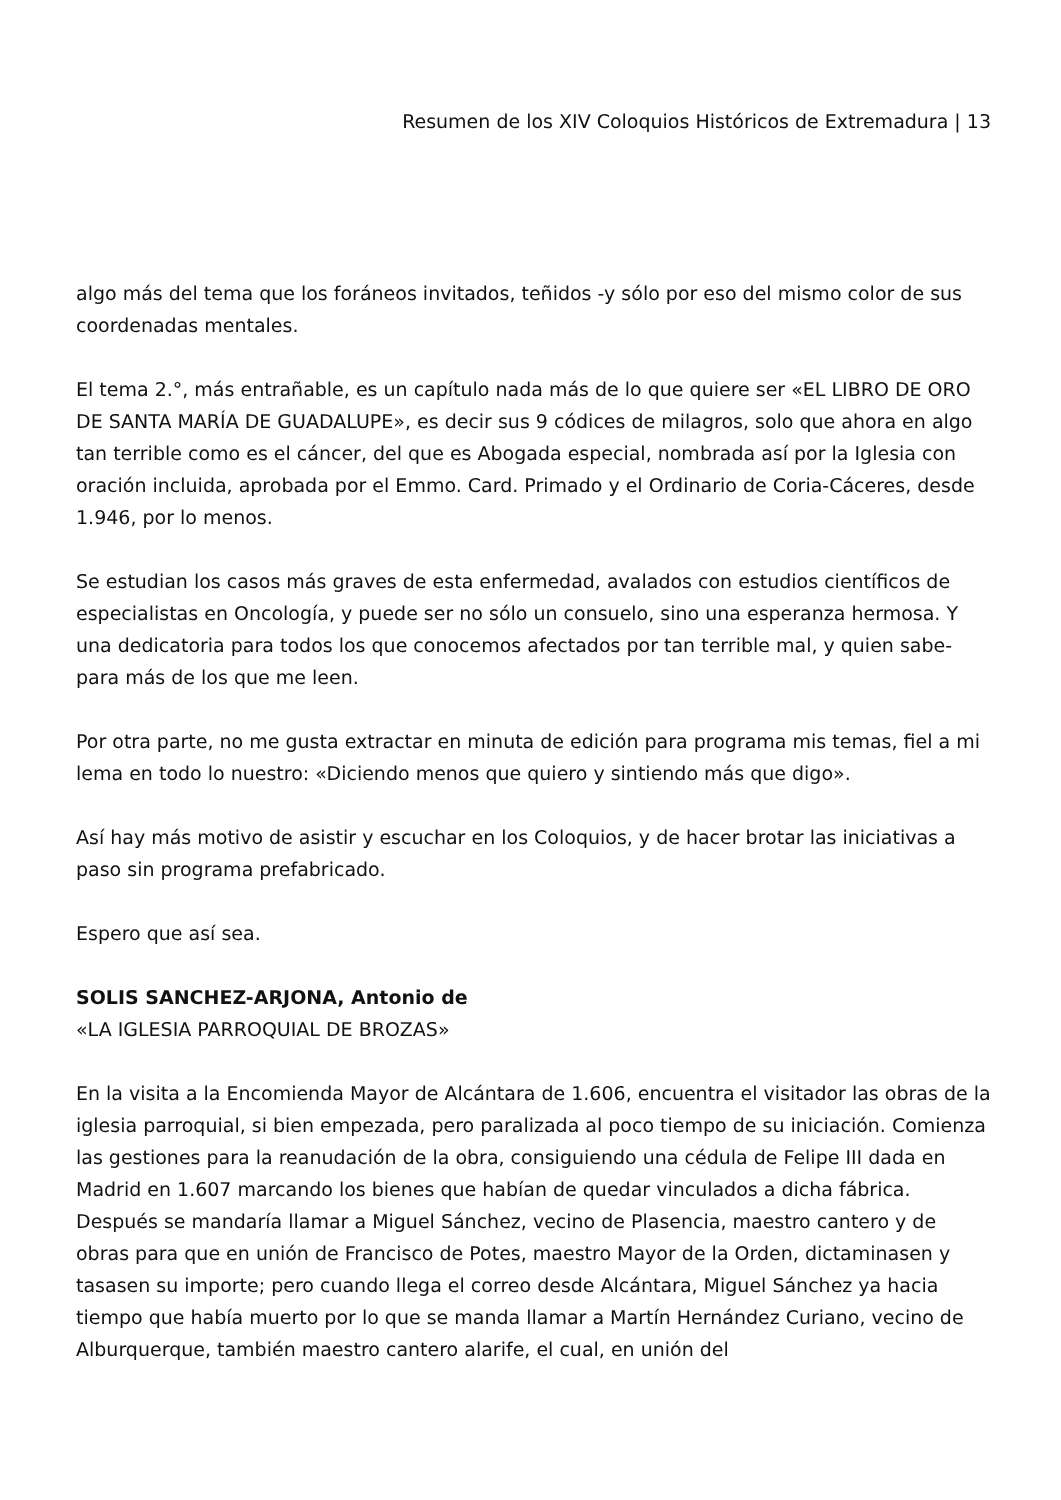Resumen de los XIV Coloquios Históricos de Extremadura | 13
algo más del tema que los foráneos invitados, teñidos -y sólo por eso del mismo color de sus coordenadas mentales.
El tema 2.°, más entrañable, es un capítulo nada más de lo que quiere ser «EL LIBRO DE ORO DE SANTA MARÍA DE GUADALUPE», es decir sus 9 códices de milagros, solo que ahora en algo tan terrible como es el cáncer, del que es Abogada especial, nombrada así por la Iglesia con oración incluida, aprobada por el Emmo. Card. Primado y el Ordinario de Coria-Cáceres, desde 1.946, por lo menos.
Se estudian los casos más graves de esta enfermedad, avalados con estudios científicos de especialistas en Oncología, y puede ser no sólo un consuelo, sino una esperanza hermosa. Y una dedicatoria para todos los que conocemos afectados por tan terrible mal, y quien sabe-para más de los que me leen.
Por otra parte, no me gusta extractar en minuta de edición para programa mis temas, fiel a mi lema en todo lo nuestro: «Diciendo menos que quiero y sintiendo más que digo».
Así hay más motivo de asistir y escuchar en los Coloquios, y de hacer brotar las iniciativas a paso sin programa prefabricado.
Espero que así sea.
SOLIS SANCHEZ-ARJONA, Antonio de
«LA IGLESIA PARROQUIAL DE BROZAS»
En la visita a la Encomienda Mayor de Alcántara de 1.606, encuentra el visitador las obras de la iglesia parroquial, si bien empezada, pero paralizada al poco tiempo de su iniciación. Comienza las gestiones para la reanudación de la obra, consiguiendo una cédula de Felipe III dada en Madrid en 1.607 marcando los bienes que habían de quedar vinculados a dicha fábrica. Después se mandaría llamar a Miguel Sánchez, vecino de Plasencia, maestro cantero y de obras para que en unión de Francisco de Potes, maestro Mayor de la Orden, dictaminasen y tasasen su importe; pero cuando llega el correo desde Alcántara, Miguel Sánchez ya hacia tiempo que había muerto por lo que se manda llamar a Martín Hernández Curiano, vecino de Alburquerque, también maestro cantero alarife, el cual, en unión del